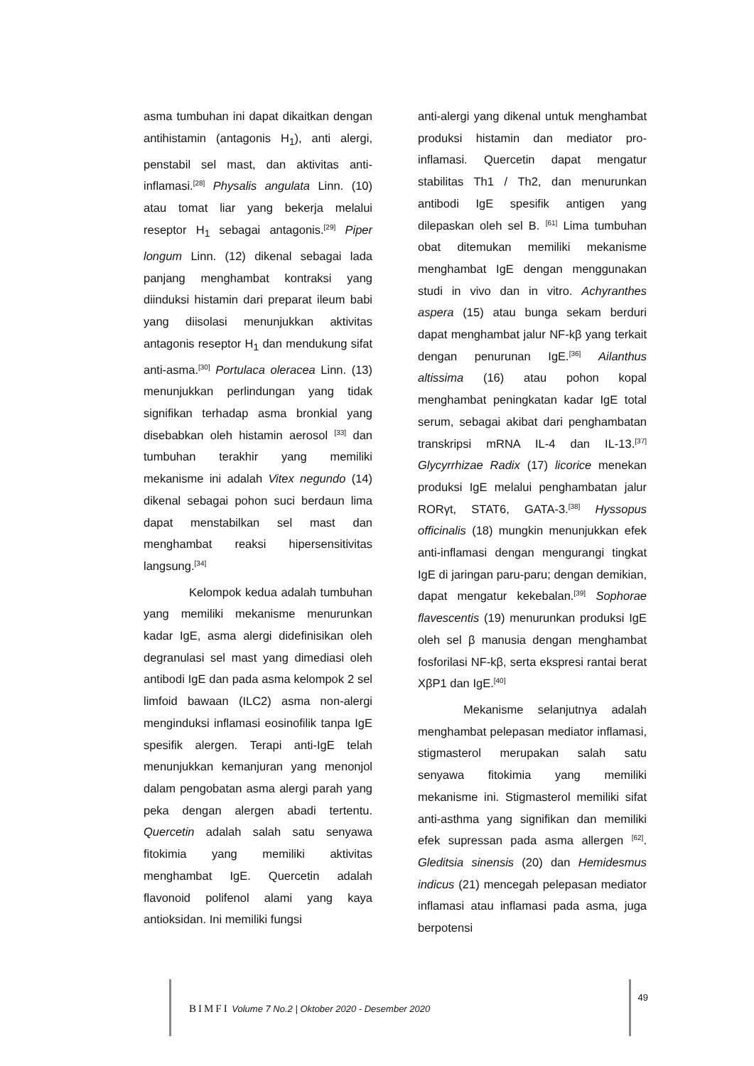asma tumbuhan ini dapat dikaitkan dengan antihistamin (antagonis H<sub>1</sub>), anti alergi, penstabil sel mast, dan aktivitas anti-inflamasi.<sup>[28]</sup> Physalis angulata Linn. (10) atau tomat liar yang bekerja melalui reseptor H<sub>1</sub> sebagai antagonis.<sup>[29]</sup> Piper longum Linn. (12) dikenal sebagai lada panjang menghambat kontraksi yang diinduksi histamin dari preparat ileum babi yang diisolasi menunjukkan aktivitas antagonis reseptor H<sub>1</sub> dan mendukung sifat anti-asma.<sup>[30]</sup> Portulaca oleracea Linn. (13) menunjukkan perlindungan yang tidak signifikan terhadap asma bronkial yang disebabkan oleh histamin aerosol <sup>[33]</sup> dan tumbuhan terakhir yang memiliki mekanisme ini adalah Vitex negundo (14) dikenal sebagai pohon suci berdaun lima dapat menstabilkan sel mast dan menghambat reaksi hipersensitivitas langsung.<sup>[34]</sup>
Kelompok kedua adalah tumbuhan yang memiliki mekanisme menurunkan kadar IgE, asma alergi didefinisikan oleh degranulasi sel mast yang dimediasi oleh antibodi IgE dan pada asma kelompok 2 sel limfoid bawaan (ILC2) asma non-alergi menginduksi inflamasi eosinofilik tanpa IgE spesifik alergen. Terapi anti-IgE telah menunjukkan kemanjuran yang menonjol dalam pengobatan asma alergi parah yang peka dengan alergen abadi tertentu. Quercetin adalah salah satu senyawa fitokimia yang memiliki aktivitas menghambat IgE. Quercetin adalah flavonoid polifenol alami yang kaya antioksidan. Ini memiliki fungsi
anti-alergi yang dikenal untuk menghambat produksi histamin dan mediator pro-inflamasi. Quercetin dapat mengatur stabilitas Th1 / Th2, dan menurunkan antibodi IgE spesifik antigen yang dilepaskan oleh sel B. <sup>[61]</sup> Lima tumbuhan obat ditemukan memiliki mekanisme menghambat IgE dengan menggunakan studi in vivo dan in vitro. Achyranthes aspera (15) atau bunga sekam berduri dapat menghambat jalur NF-kβ yang terkait dengan penurunan IgE.<sup>[36]</sup> Ailanthus altissima (16) atau pohon kopal menghambat peningkatan kadar IgE total serum, sebagai akibat dari penghambatan transkripsi mRNA IL-4 dan IL-13.<sup>[37]</sup> Glycyrrhizae Radix (17) licorice menekan produksi IgE melalui penghambatan jalur RORγt, STAT6, GATA-3.<sup>[38]</sup> Hyssopus officinalis (18) mungkin menunjukkan efek anti-inflamasi dengan mengurangi tingkat IgE di jaringan paru-paru; dengan demikian, dapat mengatur kekebalan.<sup>[39]</sup> Sophorae flavescentis (19) menurunkan produksi IgE oleh sel β manusia dengan menghambat fosforilasi NF-kβ, serta ekspresi rantai berat XβP1 dan IgE.<sup>[40]</sup>
Mekanisme selanjutnya adalah menghambat pelepasan mediator inflamasi, stigmasterol merupakan salah satu senyawa fitokimia yang memiliki mekanisme ini. Stigmasterol memiliki sifat anti-asthma yang signifikan dan memiliki efek supressan pada asma allergen <sup>[62]</sup>. Gleditsia sinensis (20) dan Hemidesmus indicus (21) mencegah pelepasan mediator inflamasi atau inflamasi pada asma, juga berpotensi
BIMFI Volume 7 No.2 | Oktober 2020 - Desember 2020
49